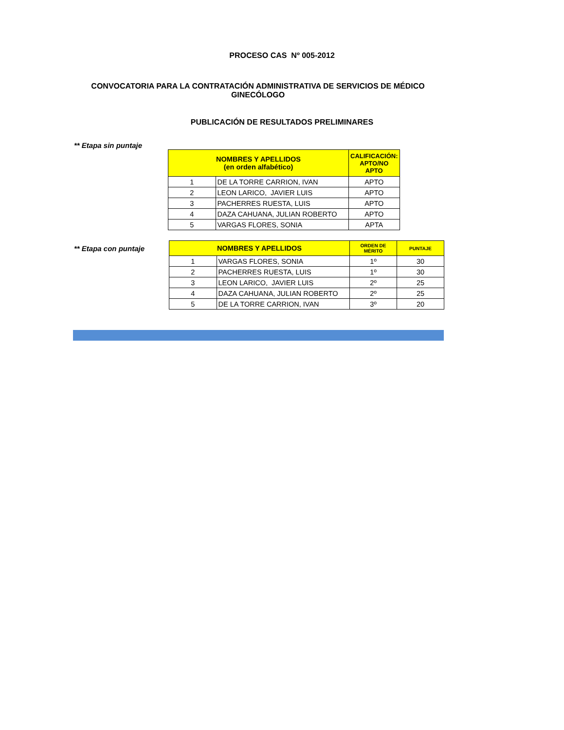PROCESO CAS Nº 005-2012
CONVOCATORIA PARA LA CONTRATACIÓN ADMINISTRATIVA DE SERVICIOS DE MÉDICO
GINECÓLOGO
PUBLICACIÓN DE RESULTADOS PRELIMINARES
** Etapa sin puntaje
| NOMBRES Y APELLIDOS (en orden alfabético) | | CALIFICACIÓN: APTO/NO APTO |
| --- | --- | --- |
| 1 | DE LA TORRE CARRION, IVAN | APTO |
| 2 | LEON LARICO, JAVIER LUIS | APTO |
| 3 | PACHERRES RUESTA, LUIS | APTO |
| 4 | DAZA CAHUANA, JULIAN ROBERTO | APTO |
| 5 | VARGAS FLORES, SONIA | APTA |
** Etapa con puntaje
| NOMBRES Y APELLIDOS | | ORDEN DE MÉRITO | PUNTAJE |
| --- | --- | --- | --- |
| 1 | VARGAS FLORES, SONIA | 1º | 30 |
| 2 | PACHERRES RUESTA, LUIS | 1º | 30 |
| 3 | LEON LARICO, JAVIER LUIS | 2º | 25 |
| 4 | DAZA CAHUANA, JULIAN ROBERTO | 2º | 25 |
| 5 | DE LA TORRE CARRION, IVAN | 3º | 20 |